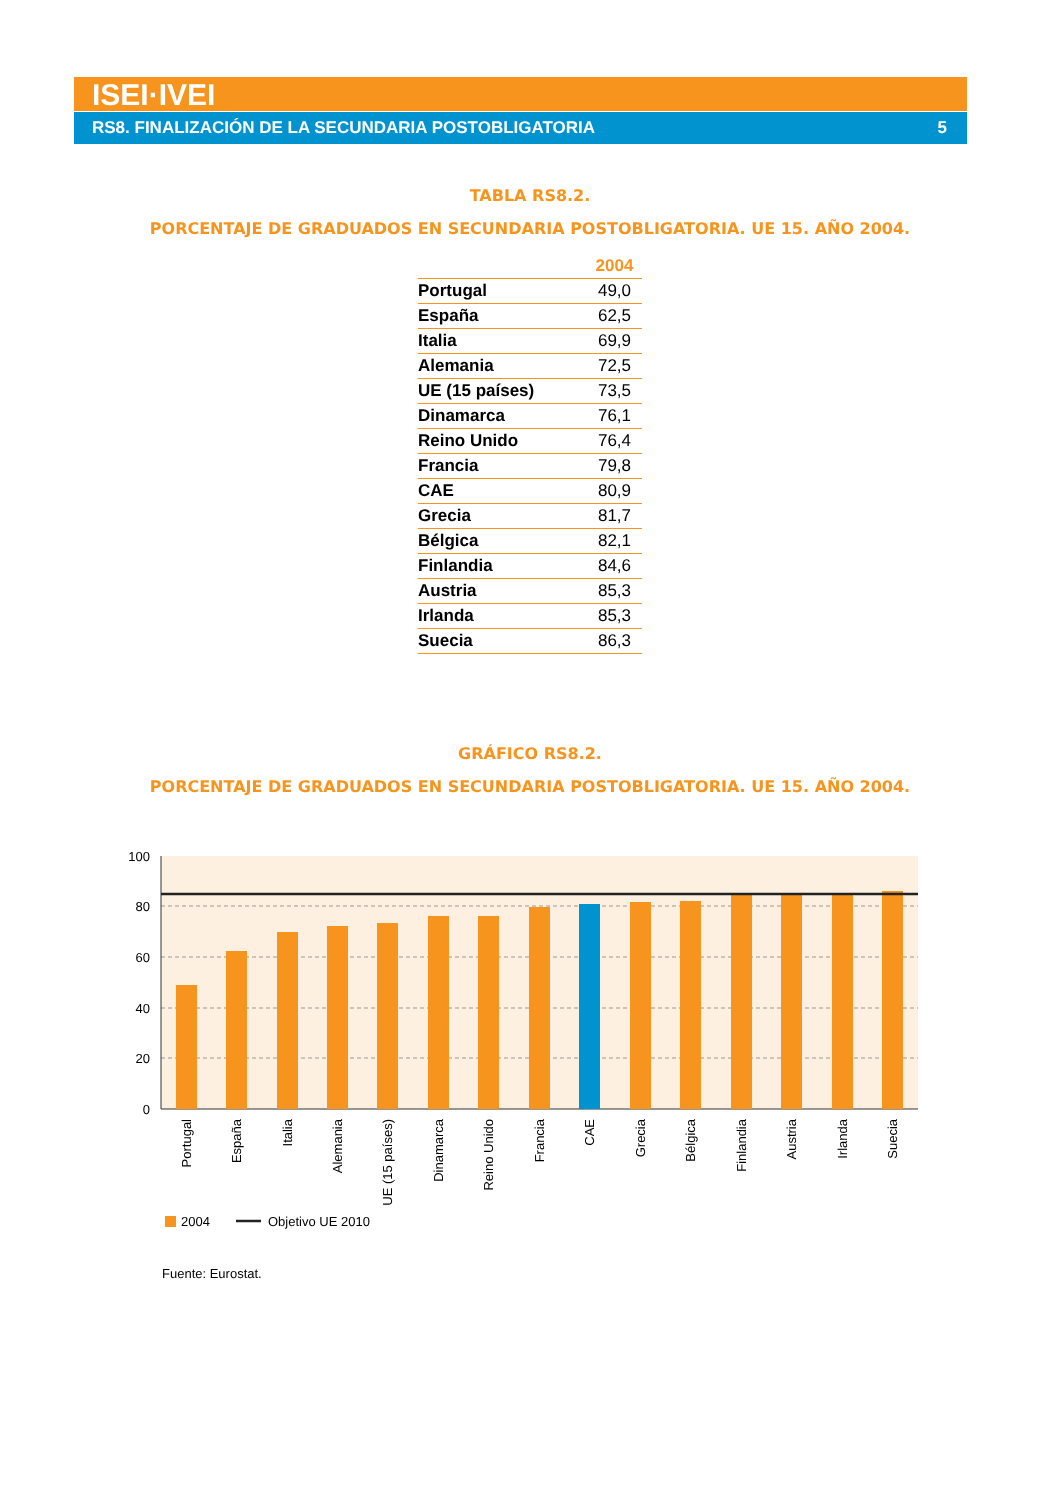ISEI·IVEI
RS8. FINALIZACIÓN DE LA SECUNDARIA POSTOBLIGATORIA 5
TABLA RS8.2.
PORCENTAJE DE GRADUADOS EN SECUNDARIA POSTOBLIGATORIA. UE 15. AÑO 2004.
| | 2004 |
| --- | --- |
| Portugal | 49,0 |
| España | 62,5 |
| Italia | 69,9 |
| Alemania | 72,5 |
| UE (15 países) | 73,5 |
| Dinamarca | 76,1 |
| Reino Unido | 76,4 |
| Francia | 79,8 |
| CAE | 80,9 |
| Grecia | 81,7 |
| Bélgica | 82,1 |
| Finlandia | 84,6 |
| Austria | 85,3 |
| Irlanda | 85,3 |
| Suecia | 86,3 |
GRÁFICO RS8.2.
PORCENTAJE DE GRADUADOS EN SECUNDARIA POSTOBLIGATORIA. UE 15. AÑO 2004.
100
80
60
40
20
0
Portugal
España
Italia
Alemania
UE (15 países)
Dinamarca
Reino Unido
Francia
CAE
Grecia
Bélgica
Finlandia
Austria
Irlanda
Suecia
2004
Objetivo UE 2010
Fuente: Eurostat.